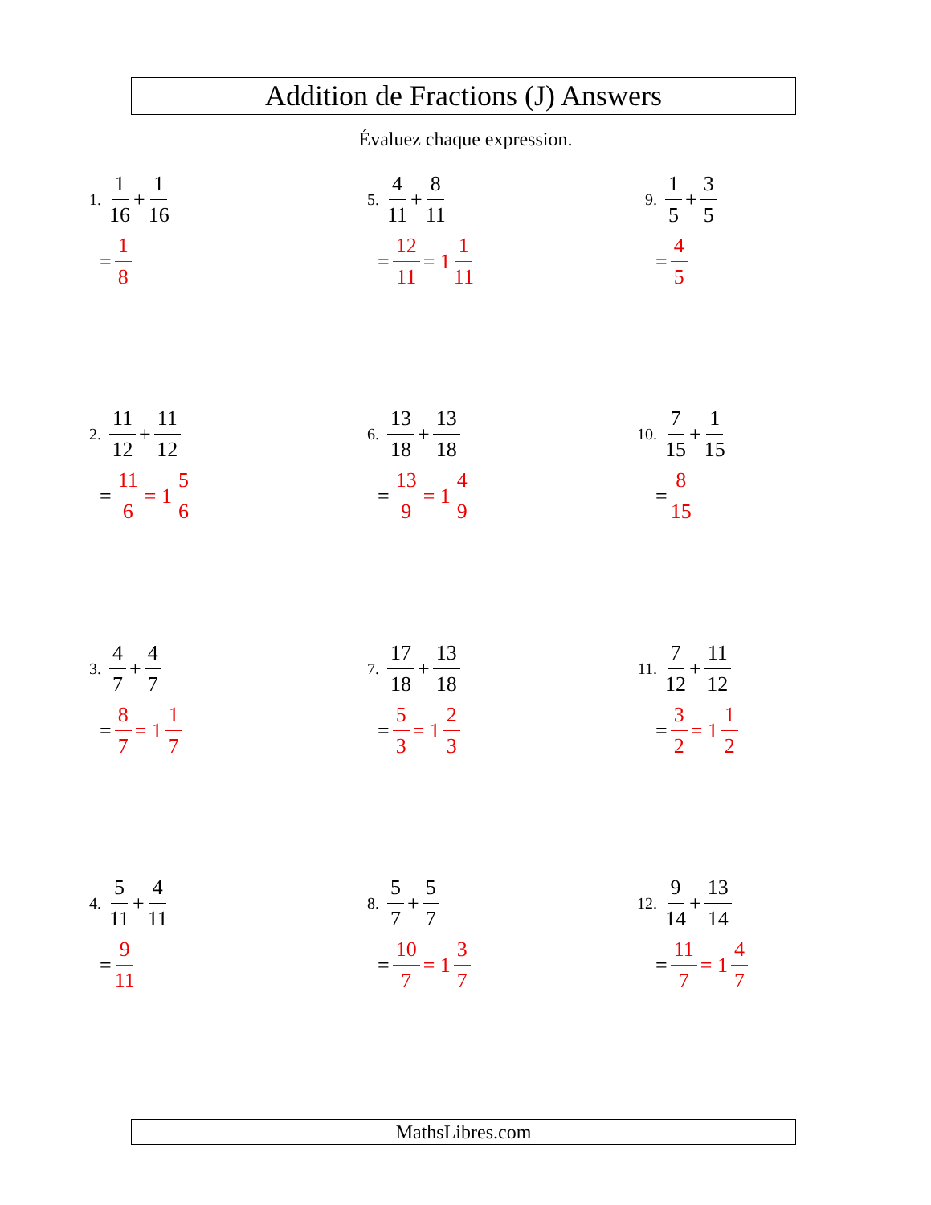Addition de Fractions (J) Answers
Évaluez chaque expression.
1. 1 16 + 1 16
= 1 8
2. 11 12 + 11 12
= 11 6 = 1 5 6
3. 4 7 + 4 7
= 8 7 = 1 1 7
4. 5 11 + 4 11
= 9 11
5. 4 11 + 8 11
= 12 11 = 1 1 11
6. 13 18 + 13 18
= 13 9 = 1 4 9
7. 17 18 + 13 18
= 5 3 = 1 2 3
8. 5 7 + 5 7
= 10 7 = 1 3 7
9. 1 5 + 3 5
= 4 5
10. 7 15 + 1 15
= 8 15
11. 7 12 + 11 12
= 3 2 = 1 1 2
12. 9 14 + 13 14
= 11 7 = 1 4 7
MathsLibres.com